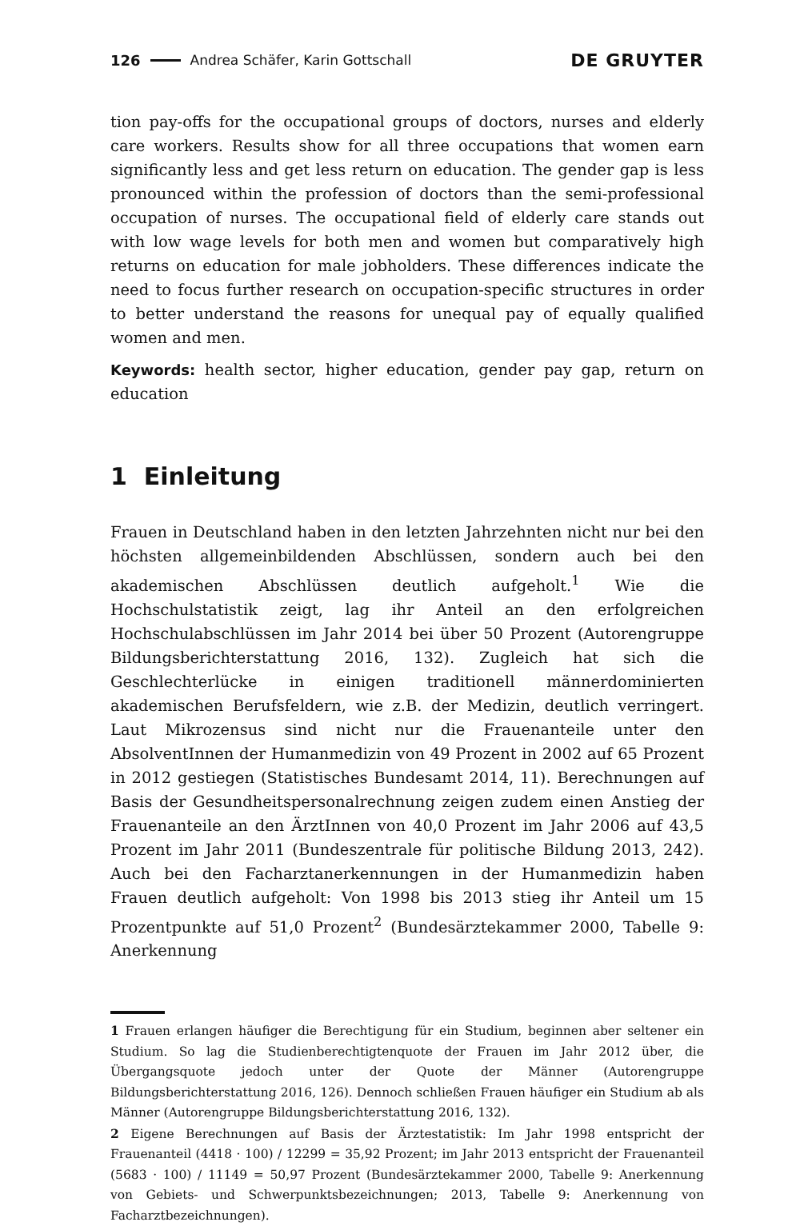126 Andrea Schäfer, Karin Gottschall DE GRUYTER
tion pay-offs for the occupational groups of doctors, nurses and elderly care workers. Results show for all three occupations that women earn significantly less and get less return on education. The gender gap is less pronounced within the profession of doctors than the semi-professional occupation of nurses. The occupational field of elderly care stands out with low wage levels for both men and women but comparatively high returns on education for male jobholders. These differences indicate the need to focus further research on occupation-specific structures in order to better understand the reasons for unequal pay of equally qualified women and men.
Keywords: health sector, higher education, gender pay gap, return on education
1 Einleitung
Frauen in Deutschland haben in den letzten Jahrzehnten nicht nur bei den höchsten allgemeinbildenden Abschlüssen, sondern auch bei den akademischen Abschlüssen deutlich aufgeholt.<sup>1</sup> Wie die Hochschulstatistik zeigt, lag ihr Anteil an den erfolgreichen Hochschulabschlüssen im Jahr 2014 bei über 50 Prozent (Autorengruppe Bildungsberichterstattung 2016, 132). Zugleich hat sich die Geschlechterlücke in einigen traditionell männerdominierten akademischen Berufsfeldern, wie z.B. der Medizin, deutlich verringert. Laut Mikrozensus sind nicht nur die Frauenanteile unter den AbsolventInnen der Humanmedizin von 49 Prozent in 2002 auf 65 Prozent in 2012 gestiegen (Statistisches Bundesamt 2014, 11). Berechnungen auf Basis der Gesundheitspersonalrechnung zeigen zudem einen Anstieg der Frauenanteile an den ÄrztInnen von 40,0 Prozent im Jahr 2006 auf 43,5 Prozent im Jahr 2011 (Bundeszentrale für politische Bildung 2013, 242). Auch bei den Facharztanerkennungen in der Humanmedizin haben Frauen deutlich aufgeholt: Von 1998 bis 2013 stieg ihr Anteil um 15 Prozentpunkte auf 51,0 Prozent<sup>2</sup> (Bundesärztekammer 2000, Tabelle 9: Anerkennung
1 Frauen erlangen häufiger die Berechtigung für ein Studium, beginnen aber seltener ein Studium. So lag die Studienberechtigtenquote der Frauen im Jahr 2012 über, die Übergangsquote jedoch unter der Quote der Männer (Autorengruppe Bildungsberichterstattung 2016, 126). Dennoch schließen Frauen häufiger ein Studium ab als Männer (Autorengruppe Bildungsberichterstattung 2016, 132).
2 Eigene Berechnungen auf Basis der Ärztestatistik: Im Jahr 1998 entspricht der Frauenanteil (4418 · 100) / 12299 = 35,92 Prozent; im Jahr 2013 entspricht der Frauenanteil (5683 · 100) / 11149 = 50,97 Prozent (Bundesärztekammer 2000, Tabelle 9: Anerkennung von Gebiets- und Schwerpunktsbezeichnungen; 2013, Tabelle 9: Anerkennung von Facharztbezeichnungen).